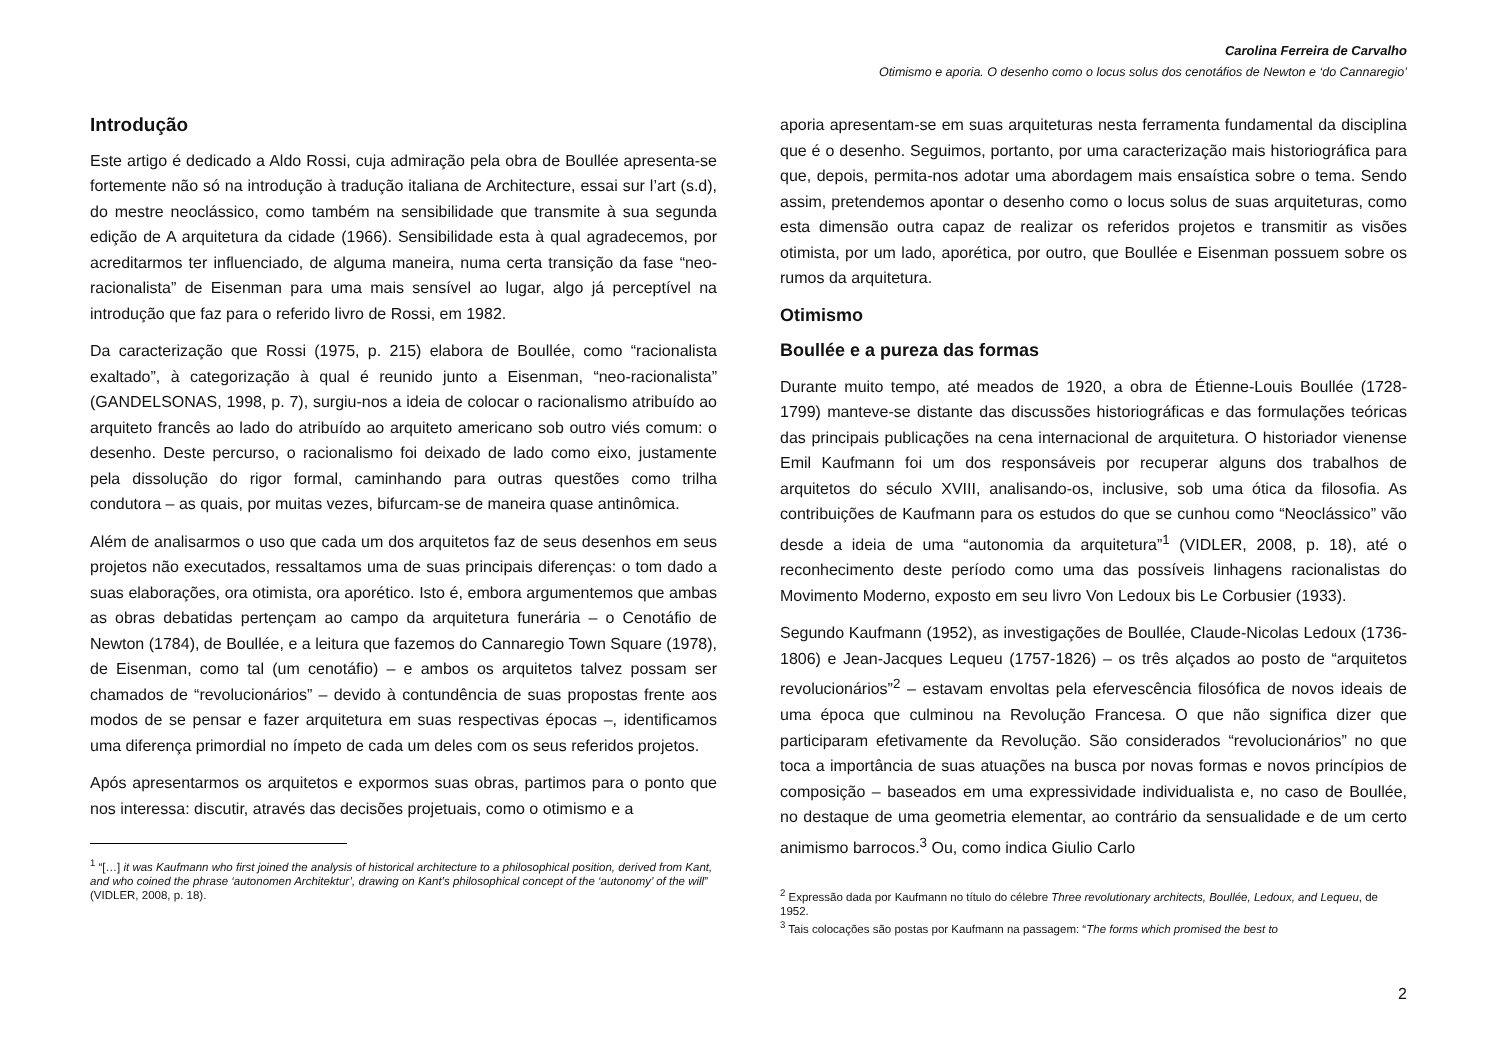Carolina Ferreira de Carvalho
Otimismo e aporia. O desenho como o locus solus dos cenotáfios de Newton e ‘do Cannaregio’
Introdução
Este artigo é dedicado a Aldo Rossi, cuja admiração pela obra de Boullée apresenta-se fortemente não só na introdução à tradução italiana de Architecture, essai sur l’art (s.d), do mestre neoclássico, como também na sensibilidade que transmite à sua segunda edição de A arquitetura da cidade (1966). Sensibilidade esta à qual agradecemos, por acreditarmos ter influenciado, de alguma maneira, numa certa transição da fase “neo-racionalista” de Eisenman para uma mais sensível ao lugar, algo já perceptível na introdução que faz para o referido livro de Rossi, em 1982.
Da caracterização que Rossi (1975, p. 215) elabora de Boullée, como “racionalista exaltado”, à categorização à qual é reunido junto a Eisenman, “neo-racionalista” (GANDELSONAS, 1998, p. 7), surgiu-nos a ideia de colocar o racionalismo atribuído ao arquiteto francês ao lado do atribuído ao arquiteto americano sob outro viés comum: o desenho. Deste percurso, o racionalismo foi deixado de lado como eixo, justamente pela dissolução do rigor formal, caminhando para outras questões como trilha condutora – as quais, por muitas vezes, bifurcam-se de maneira quase antinômica.
Além de analisarmos o uso que cada um dos arquitetos faz de seus desenhos em seus projetos não executados, ressaltamos uma de suas principais diferenças: o tom dado a suas elaborações, ora otimista, ora aporético. Isto é, embora argumentemos que ambas as obras debatidas pertençam ao campo da arquitetura funerária – o Cenotáfio de Newton (1784), de Boullée, e a leitura que fazemos do Cannaregio Town Square (1978), de Eisenman, como tal (um cenotáfio) – e ambos os arquitetos talvez possam ser chamados de “revolucionários” – devido à contundência de suas propostas frente aos modos de se pensar e fazer arquitetura em suas respectivas épocas –, identificamos uma diferença primordial no ímpeto de cada um deles com os seus referidos projetos.
Após apresentarmos os arquitetos e expormos suas obras, partimos para o ponto que nos interessa: discutir, através das decisões projetuais, como o otimismo e a
<sup>1</sup> “[…] it was Kaufmann who first joined the analysis of historical architecture to a philosophical position, derived from Kant, and who coined the phrase ‘autonomen Architektur’, drawing on Kant’s philosophical concept of the ‘autonomy’ of the will” (VIDLER, 2008, p. 18).
aporia apresentam-se em suas arquiteturas nesta ferramenta fundamental da disciplina que é o desenho. Seguimos, portanto, por uma caracterização mais historiográfica para que, depois, permita-nos adotar uma abordagem mais ensaística sobre o tema. Sendo assim, pretendemos apontar o desenho como o locus solus de suas arquiteturas, como esta dimensão outra capaz de realizar os referidos projetos e transmitir as visões otimista, por um lado, aporética, por outro, que Boullée e Eisenman possuem sobre os rumos da arquitetura.
Otimismo
Boullée e a pureza das formas
Durante muito tempo, até meados de 1920, a obra de Étienne-Louis Boullée (1728-1799) manteve-se distante das discussões historiográficas e das formulações teóricas das principais publicações na cena internacional de arquitetura. O historiador vienense Emil Kaufmann foi um dos responsáveis por recuperar alguns dos trabalhos de arquitetos do século XVIII, analisando-os, inclusive, sob uma ótica da filosofia. As contribuições de Kaufmann para os estudos do que se cunhou como “Neoclássico” vão desde a ideia de uma “autonomia da arquitetura”<sup>1</sup> (VIDLER, 2008, p. 18), até o reconhecimento deste período como uma das possíveis linhagens racionalistas do Movimento Moderno, exposto em seu livro Von Ledoux bis Le Corbusier (1933).
Segundo Kaufmann (1952), as investigações de Boullée, Claude-Nicolas Ledoux (1736-1806) e Jean-Jacques Lequeu (1757-1826) – os três alçados ao posto de “arquitetos revolucionários”<sup>2</sup> – estavam envoltas pela efervescência filosófica de novos ideais de uma época que culminou na Revolução Francesa. O que não significa dizer que participaram efetivamente da Revolução. São considerados “revolucionários” no que toca a importância de suas atuações na busca por novas formas e novos princípios de composição – baseados em uma expressividade individualista e, no caso de Boullée, no destaque de uma geometria elementar, ao contrário da sensualidade e de um certo animismo barrocos.<sup>3</sup> Ou, como indica Giulio Carlo
<sup>2</sup> Expressão dada por Kaufmann no título do célebre Three revolutionary architects, Boullée, Ledoux, and Lequeu, de 1952.
<sup>3</sup> Tais colocações são postas por Kaufmann na passagem: “The forms which promised the best to
2